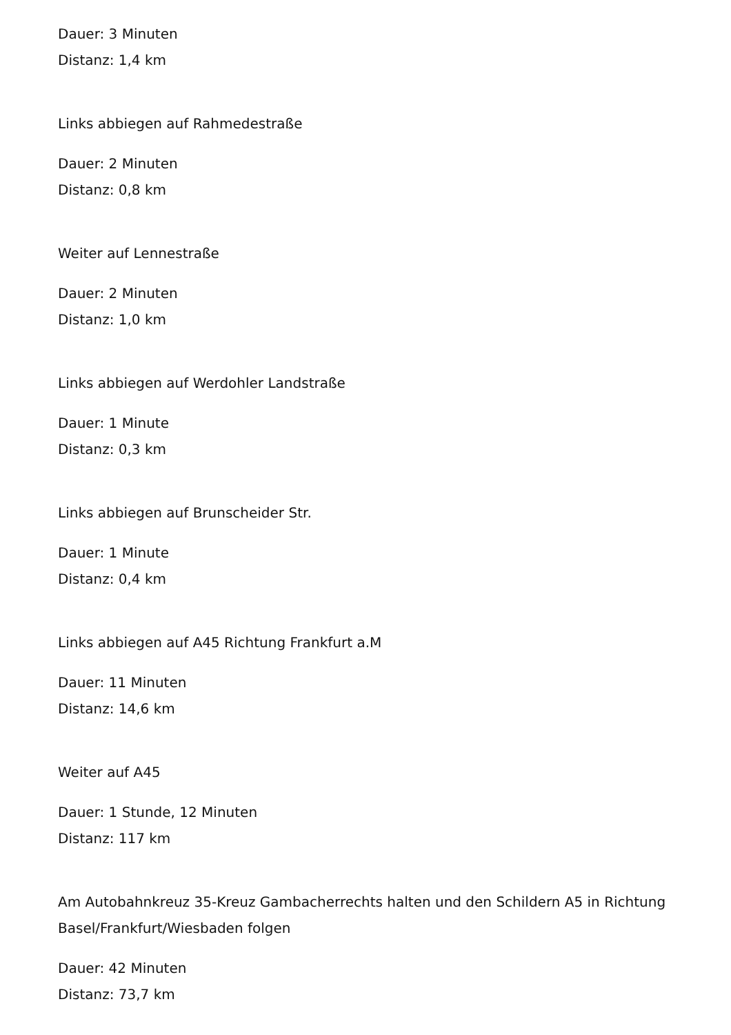Dauer: 3 Minuten
Distanz: 1,4 km
Links abbiegen auf Rahmedestraße
Dauer: 2 Minuten
Distanz: 0,8 km
Weiter auf Lennestraße
Dauer: 2 Minuten
Distanz: 1,0 km
Links abbiegen auf Werdohler Landstraße
Dauer: 1 Minute
Distanz: 0,3 km
Links abbiegen auf Brunscheider Str.
Dauer: 1 Minute
Distanz: 0,4 km
Links abbiegen auf A45 Richtung Frankfurt a.M
Dauer: 11 Minuten
Distanz: 14,6 km
Weiter auf A45
Dauer: 1 Stunde, 12 Minuten
Distanz: 117 km
Am Autobahnkreuz 35-Kreuz Gambacherrechts halten und den Schildern A5 in Richtung Basel/Frankfurt/Wiesbaden folgen
Dauer: 42 Minuten
Distanz: 73,7 km